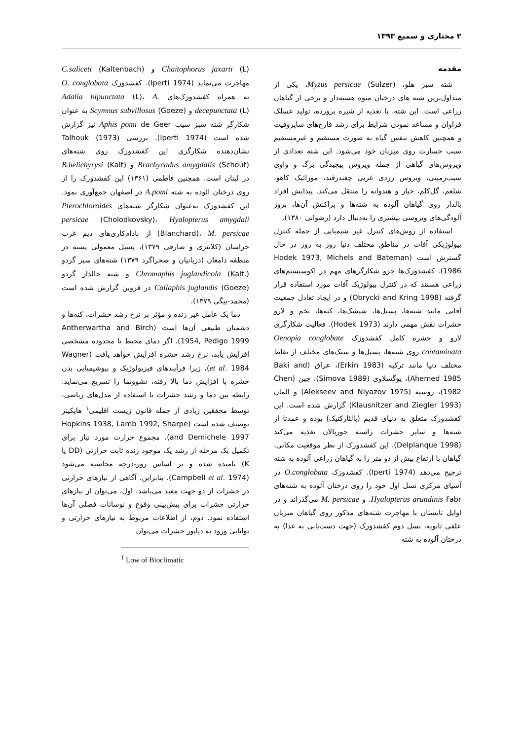۲ مختاری و سمیع ۱۳۹۳
مقدمه
شته سبز هلو، Myzus persicae (Sulzer)، یکی از متداول‌ترین شته های درختان میوه هسته‌دار و برخی از گیاهان زراعی است. این شته، با تغذیه از شیره پرورده، تولید عسلک فراوان و مساعد نمودن شرایط برای رشد قارچ‌های ساپروفیت و همچنین کاهش تنفس گیاه به صورت مستقیم و غیرمستقیم سبب خسارت روی میزبان خود می‌شود. این شته تعدادی از ویروس‌های گیاهی از جمله ویروس پیچیدگی برگ و واوی سیب‌زمینی، ویروس زردی غربی چغندرقند، موزائیک کاهو، شلغم، گل‌کلم، خیار و هندوانه را منتقل می‌کند. پیدایش افراد بالدار روی گیاهان آلوده به شته‌ها و پراکنش آن‌ها، بروز آلودگی‌های ویروسی بیشتری را به‌دنبال دارد (رضوانی ۱۳۸۰).
استفاده از روش‌های کنترل غیر شیمیایی از جمله کنترل بیولوژیکی آفات در مناطق مختلف دنیا روز به روز در حال گسترش است (Hodek 1973, Michels and Bateman 1986). کفشدوزک‌ها جزو شکارگرهای مهم در اکوسیستم‌های زراعی هستند که در کنترل بیولوژیک آفات مورد استفاده قرار گرفته (Obrycki and Kring 1998) و در ایجاد تعادل جمعیت آفاتی مانند شته‌ها، پسیل‌ها، شپشک‌ها، کنه‌ها، تخم و لارو حشرات نقش مهمی دارند (Hodek 1973). فعالیت شکارگری لارو و حشره کامل کفشدوزک Oenopia conglobate contaminata روی شته‌ها، پسیل‌ها و سنک‌های مختلف از نقاط مختلف دنیا مانند ترکیه (Erkin 1983)، عراق (Baki and Ahemed 1985)، یوگسلاوی (Simova 1989)، چین (Chen 1982)، روسیه (Alekseev and Niyazov 1975) و آلمان (Klausnitzer and Ziegler 1993) گزارش شده است. این کفشدوزک متعلق به دنیای قدیم (پالئارکتیک) بوده و عمدتا از شته‌ها و سایر حشرات راسته جوربالان تغذیه می‌کند (Delplanque 1998). این کفشدوزک از نظر موقعیت مکانی، گیاهان با ارتفاع بیش از دو متر را به گیاهان زراعی آلوده به شته ترجیح می‌دهد (Iperti 1974). کفشدوزک O.conglobata در آسیای مرکزی نسل اول خود را روی درختان آلوده به شته‌های Hyalopterus arundinis Fabr. و M. persicae می‌گذراند و در اوایل تابستان با مهاجرت شته‌های مذکور روی گیاهان میزبان علفی ثانویه، نسل دوم کفشدوزک (جهت دست‌یابی به غذا) به درختان آلوده به شته
Chaitophorus jaxarti (L) و C.saliceti (Kaltenbach) مهاجرت می‌نماید (Iperti 1974). کفشدوزک O. conglobata به همراه کفشدوزک‌های Adalia bipunctata (L)، A. decepunctata (L) و Scymnus subvillosus (Goeze) به عنوان شکارگر شته سبز سیب Aphis pomi de Geer نیز گزارش شده است (Iperti 1974). بررسی Talhouk (1973) نشان‌دهنده شکارگری این کفشدوزک روی شته‌های Brachycadus amygdalis (Schout) و B.helichyrysi (Kalt) در لبنان است. همچنین فاطمی (۱۳۶۱) این کفشدوزک را از روی درختان الوده به شته A.pomi در اصفهان جمع‌آوری نمود. این کفشدوزک به‌عنوان شکارگر شته‌های Pterochloroides persicae (Cholodkovsky)، Hyalopterus amygdali (Blanchard)، M. persicae از بادام‌کاری‌های دیم غرب خراسان (کلانتری و صارقی ۱۳۷۹)، پسیل معمولی پسته در منطقه دامغان (دزیانیان و صحراگرد ۱۳۷۹) شته‌های سبز گردو Chromaphis juglandicola (Kalt.) و شته خالدار گردو Callaphis juglandis (Goeze) در قزوین گزارش شده است (محمد-بیگی ۱۳۷۹).
دما یک عامل غیر زنده و مؤثر بر نرخ رشد حشرات، کنه‌ها و دشمنان طبیعی آن‌ها است (Antherwartha and Birch 1954, Pedigo 1999). اگر دمای محیط تا محدوده مشخصی افزایش یابد، نرخ رشد حشره افزایش خواهد یافت (Wagner et al. 1984)، زیرا فرآیندهای فیزیولوژیک و بیوشیمیایی بدن حشره با افزایش دما بالا رفته، نشوونما را تسریع می‌نماید. رابطه بین دما و رشد حشرات با استفاده از مدل‌های ریاضی، توسط محققین زیادی از جمله قانون زیست اقلیمی<sup>۱</sup> هاپکینز توصیف شده است (Hopkins 1938, Lamb 1992, Sharpe and Demichele 1997). مجموع حرارت مورد نیاز برای تکمیل یک مرحله از رشد یک موجود زنده ثابت حرارتی (DD یا K) نامیده شده و بر اساس روز-درجه محاسبه می‌شود (Campbell et al. 1974). بنابراین، آگاهی از نیازهای حرارتی در حشرات از دو جهت مفید می‌باشد. اول، می‌توان از نیازهای حرارتی حشرات برای پیش‌بینی وقوع و نوسانات فصلی آن‌ها استفاده نمود. دوم، از اطلاعات مربوط به نیازهای حرارتی و توانایی ورود به دیاپوز حشرات می‌توان
<sup>1</sup> Low of Bioclimatic